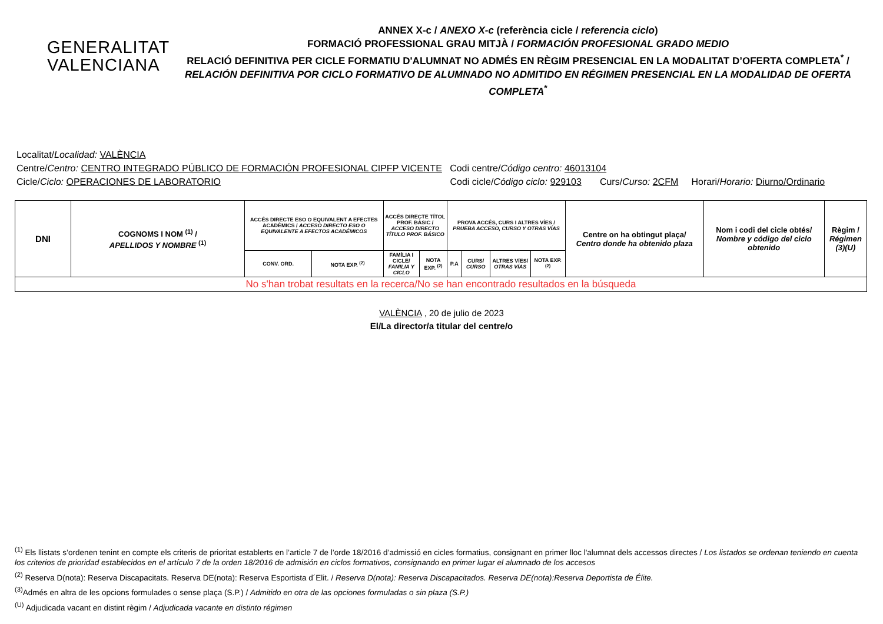GENERALITAT
VALENCIANA
ANNEX X-c / ANEXO X-c (referència cicle / referencia ciclo)
FORMACIÓ PROFESSIONAL GRAU MITJÀ / FORMACIÓN PROFESIONAL GRADO MEDIO
RELACIÓ DEFINITIVA PER CICLE FORMATIU D'ALUMNAT NO ADMÉS EN RÈGIM PRESENCIAL EN LA MODALITAT D’OFERTA COMPLETA<sup>*</sup> /
RELACIÓN DEFINITIVA POR CICLO FORMATIVO DE ALUMNADO NO ADMITIDO EN RÉGIMEN PRESENCIAL EN LA MODALIDAD DE OFERTA COMPLETA<sup>*</sup>
Localitat/Localidad: VALÈNCIA
Centre/Centro: CENTRO INTEGRADO PÚBLICO DE FORMACIÓN PROFESIONAL CIPFP VICENTE Codi centre/Código centro: 46013104
Cicle/Ciclo: OPERACIONES DE LABORATORIO Codi cicle/Código ciclo: 929103 Curs/Curso: 2CFM Horari/Horario: Diurno/Ordinario
| DNI | COGNOMS I NOM <sup>(1)</sup> / APELLIDOS Y NOMBRE <sup>(1)</sup> | ACCÉS DIRECTE ESO O EQUIVALENT A EFECTES ACADÈMICS / ACCESO DIRECTO ESO O EQUIVALENTE A EFECTOS ACADÉMICOS | | ACCÉS DIRECTE TÍTOL PROF. BÀSIC / ACCESO DIRECTO TÍTULO PROF. BÁSICO | | PROVA ACCÉS, CURS I ALTRES VÍES / PRUEBA ACCESO, CURSO Y OTRAS VÍAS | | | | Centre on ha obtingut plaça/ Centro donde ha obtenido plaza | Nom i codi del cicle obtés/ Nombre y código del ciclo obtenido | Règim / Régimen (3)(U) |
| --- | --- | --- | --- | --- | --- | --- | --- | --- | --- | --- | --- | --- |
| | | CONV. ORD. | NOTA EXP. <sup>(2)</sup> | FAMÍLIA I CICLE/ FAMILIA Y CICLO | NOTA EXP. <sup>(2)</sup> | P.A | CURS/ CURSO | ALTRES VÍES/ OTRAS VÍAS | NOTA EXP. <sup>(2)</sup> | | | |
| No s'han trobat resultats en la recerca/No se han encontrado resultados en la búsqueda | | | | | | | | | | | | |
VALÈNCIA , 20 de julio de 2023
El/La director/a titular del centre/o
<sup>(1)</sup> Els llistats s’ordenen tenint en compte els criteris de prioritat establerts en l’article 7 de l’orde 18/2016 d’admissió en cicles formatius, consignant en primer lloc l'alumnat dels accessos directes / Los listados se ordenan teniendo en cuenta los criterios de prioridad establecidos en el artículo 7 de la orden 18/2016 de admisión en ciclos formativos, consignando en primer lugar el alumnado de los accesos
<sup>(2)</sup> Reserva D(nota): Reserva Discapacitats. Reserva DE(nota): Reserva Esportista d´Elit. / Reserva D(nota): Reserva Discapacitados. Reserva DE(nota):Reserva Deportista de Élite.
<sup>(3)</sup> Admés en altra de les opcions formulades o sense plaça (S.P.) / Admitido en otra de las opciones formuladas o sin plaza (S.P.)
<sup>(U)</sup> Adjudicada vacant en distint règim / Adjudicada vacante en distinto régimen